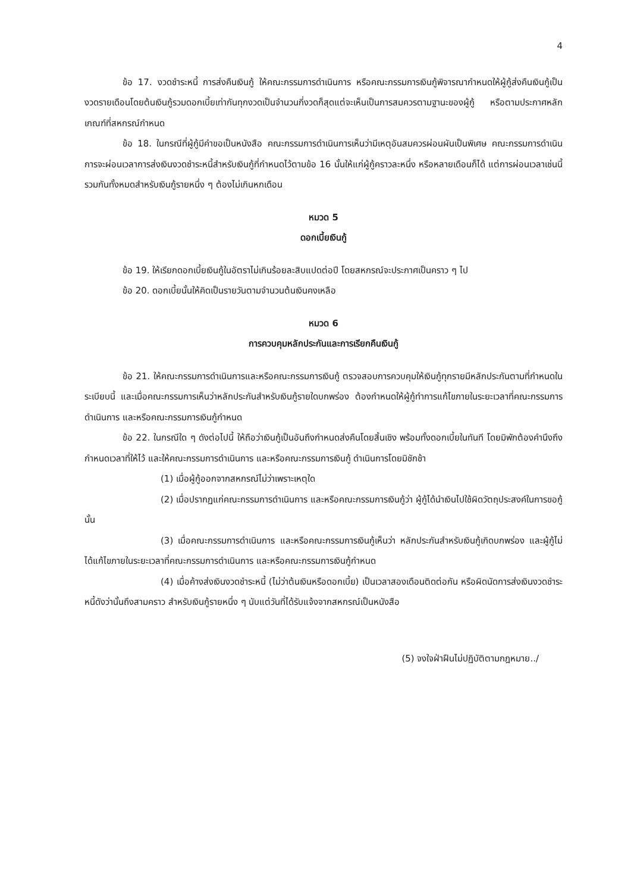4
ข้อ 17. งวดชำระหนี้ การส่งคืนเงินกู้ ให้คณะกรรมการดำเนินการ หรือคณะกรรมการเงินกู้พิจารณากำหนดให้ผู้กู้ส่งคืนเงินกู้เป็นงวดรายเดือนโดยต้นเงินกู้รวมดอกเบี้ยเท่ากันทุกงวดเป็นจำนวนกี่งวดก็สุดแต่จะเห็นเป็นการสมควรตามฐานะของผู้กู้ หรือตามประกาศหลักเกณฑ์ที่สหกรณ์กำหนด
ข้อ 18. ในกรณีที่ผู้กู้มีคำขอเป็นหนังสือ คณะกรรมการดำเนินการเห็นว่ามีเหตุอันสมควรผ่อนผันเป็นพิเศษ คณะกรรมการดำเนินการจะผ่อนเวลาการส่งเงินงวดชำระหนี้สำหรับเงินกู้ที่กำหนดไว้ตามข้อ 16 นั้นให้แก่ผู้กู้คราวละหนึ่ง หรือหลายเดือนก็ได้ แต่การผ่อนเวลาเช่นนี้รวมกันทั้งหมดสำหรับเงินกู้รายหนึ่ง ๆ ต้องไม่เกินหกเดือน
หมวด 5
ดอกเบี้ยเงินกู้
ข้อ 19. ให้เรียกดอกเบี้ยเงินกู้ในอัตราไม่เกินร้อยละสิบแปดต่อปี โดยสหกรณ์จะประกาศเป็นคราว ๆ ไป
ข้อ 20. ดอกเบี้ยนั้นให้คิดเป็นรายวันตามจำนวนต้นเงินคงเหลือ
หมวด 6
การควบคุมหลักประกันและการเรียกคืนเงินกู้
ข้อ 21. ให้คณะกรรมการดำเนินการและหรือคณะกรรมการเงินกู้ ตรวจสอบการควบคุมให้เงินกู้ทุกรายมีหลักประกันตามที่กำหนดในระเบียบนี้ และเมื่อคณะกรรมการเห็นว่าหลักประกันสำหรับเงินกู้รายใดบกพร่อง ต้องกำหนดให้ผู้กู้ทำการแก้ไขภายในระยะเวลาที่คณะกรรมการดำเนินการ และหรือคณะกรรมการเงินกู้กำหนด
ข้อ 22. ในกรณีใด ๆ ดังต่อไปนี้ ให้ถือว่าเงินกู้เป็นอันถึงกำหนดส่งคืนโดยสิ้นเชิง พร้อมทั้งดอกเบี้ยในทันที โดยมิพักต้องคำนึงถึงกำหนดเวลาที่ให้ไว้ และให้คณะกรรมการดำเนินการ และหรือคณะกรรมการเงินกู้ ดำเนินการโดยมิชักช้า
(1) เมื่อผู้กู้ออกจากสหกรณ์ไม่ว่าเพราะเหตุใด
(2) เมื่อปรากฏแก่คณะกรรมการดำเนินการ และหรือคณะกรรมการเงินกู้ว่า ผู้กู้ได้นำเงินไปใช้ผิดวัตถุประสงค์ในการขอกู้นั้น
(3) เมื่อคณะกรรมการดำเนินการ และหรือคณะกรรมการเงินกู้เห็นว่า หลักประกันสำหรับเงินกู้เกิดบกพร่อง และผู้กู้ไม่ได้แก้ไขภายในระยะเวลาที่คณะกรรมการดำเนินการ และหรือคณะกรรมการเงินกู้กำหนด
(4) เมื่อค้างส่งเงินงวดชำระหนี้ (ไม่ว่าต้นเงินหรือดอกเบี้ย) เป็นเวลาสองเดือนติดต่อกัน หรือผิดนัดการส่งเงินงวดชำระหนี้ดังว่านั้นถึงสามคราว สำหรับเงินกู้รายหนึ่ง ๆ นับแต่วันที่ได้รับแจ้งจากสหกรณ์เป็นหนังสือ
(5) จงใจฝ่าฝืนไม่ปฏิบัติตามกฎหมาย../